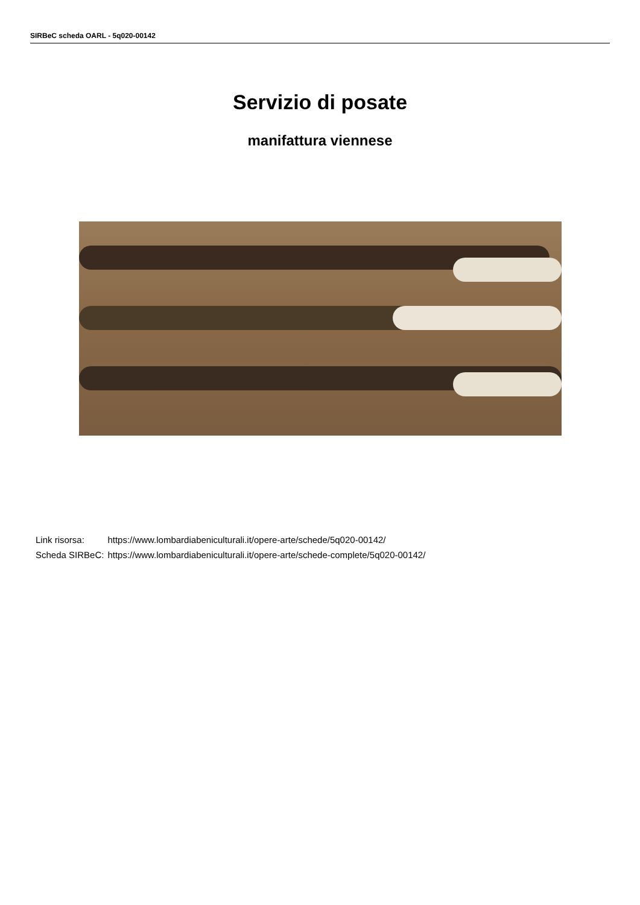SIRBeC scheda OARL - 5q020-00142
Servizio di posate
manifattura viennese
| Link risorsa: | https://www.lombardiabeniculturali.it/opere-arte/schede/5q020-00142/ |
| Scheda SIRBeC: | https://www.lombardiabeniculturali.it/opere-arte/schede-complete/5q020-00142/ |